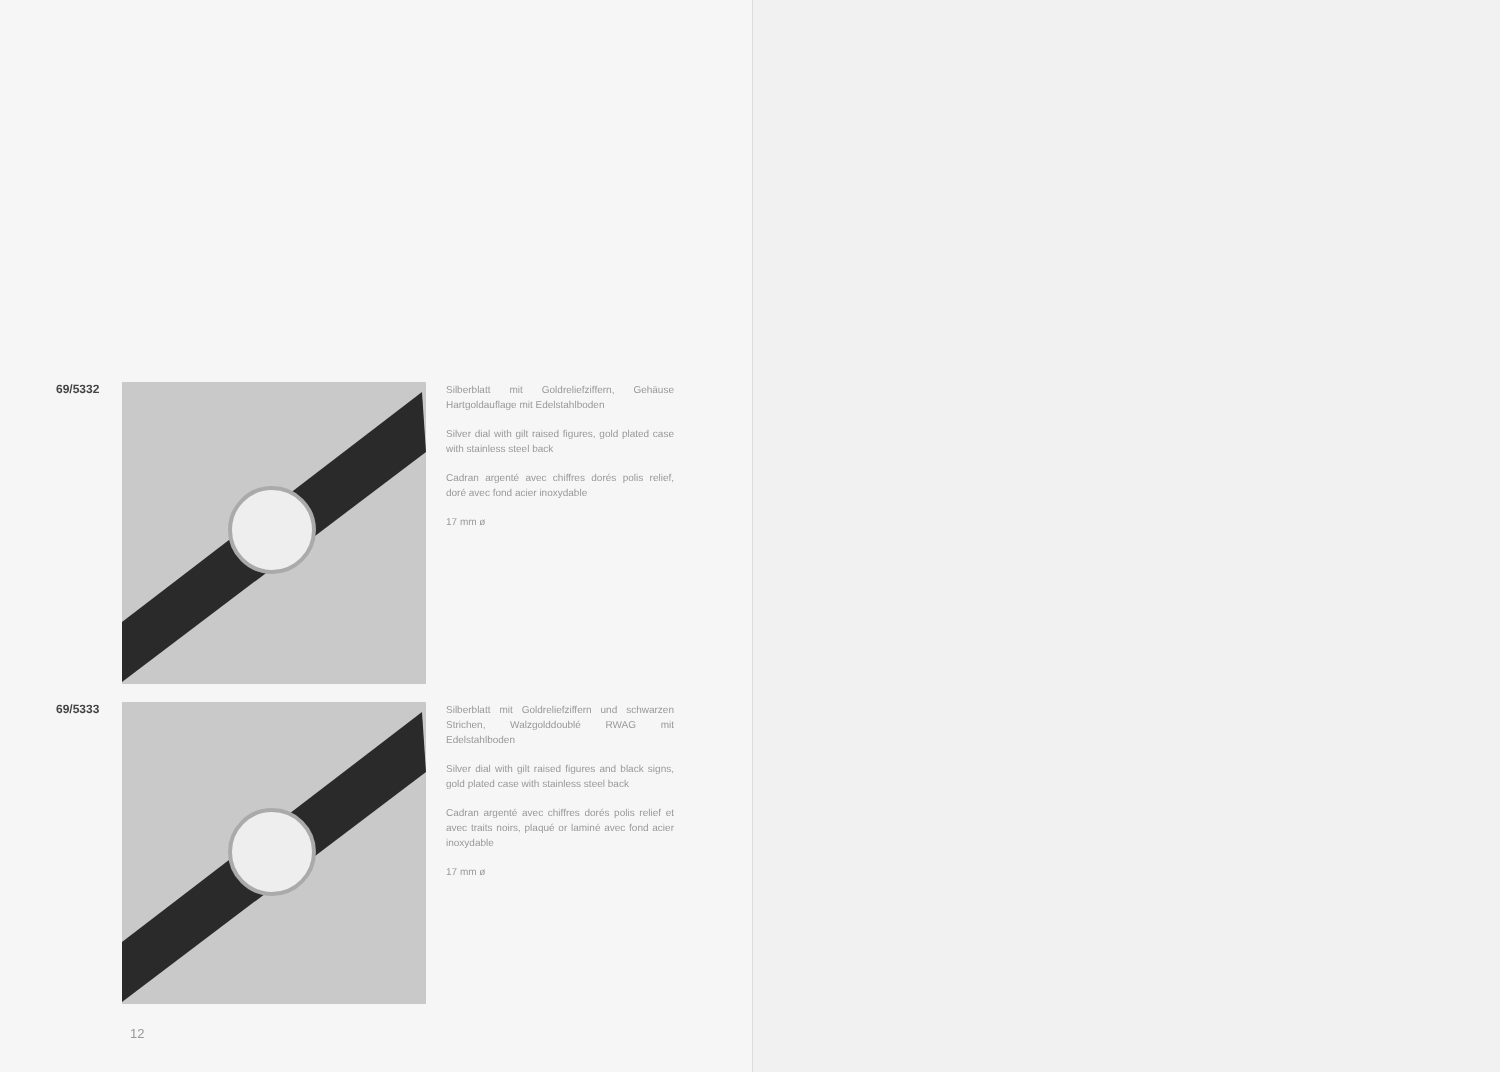69/5332
Silberblatt mit Goldreliefziffern, Gehäuse Hartgoldauflage mit Edelstahlboden
Silver dial with gilt raised figures, gold plated case with stainless steel back
Cadran argenté avec chiffres dorés polis relief, doré avec fond acier inoxydable
17 mm ø
69/5333
Silberblatt mit Goldreliefziffern und schwarzen Strichen, Walzgolddoublé RWAG mit Edelstahlboden
Silver dial with gilt raised figures and black signs, gold plated case with stainless steel back
Cadran argenté avec chiffres dorés polis relief et avec traits noirs, plaqué or laminé avec fond acier inoxydable
17 mm ø
12